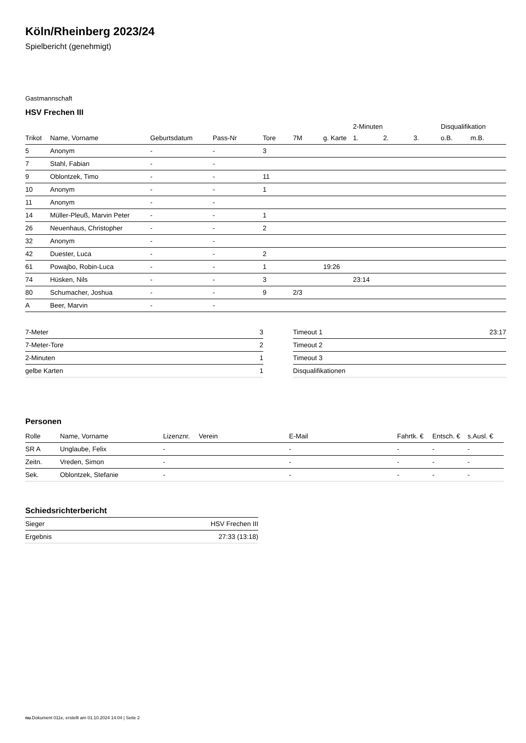Köln/Rheinberg 2023/24
Spielbericht (genehmigt)
Gastmannschaft
HSV Frechen III
| | | | | | | | 2-Minuten | | | Disqualifikation | |
| --- | --- | --- | --- | --- | --- | --- | --- | --- | --- | --- | --- |
| Trikot | Name, Vorname | Geburtsdatum | Pass-Nr | Tore | 7M | g. Karte | 1. | 2. | 3. | o.B. | m.B. |
| 5 | Anonym | - | - | 3 | | | | | | | |
| 7 | Stahl, Fabian | - | - | | | | | | | | |
| 9 | Oblontzek, Timo | - | - | 11 | | | | | | | |
| 10 | Anonym | - | - | 1 | | | | | | | |
| 11 | Anonym | - | - | | | | | | | | |
| 14 | Müller-Pleuß, Marvin Peter | - | - | 1 | | | | | | | |
| 26 | Neuenhaus, Christopher | - | - | 2 | | | | | | | |
| 32 | Anonym | - | - | | | | | | | | |
| 42 | Duester, Luca | - | - | 2 | | | | | | | |
| 61 | Powajbo, Robin-Luca | - | - | 1 | | 19:26 | | | | | |
| 74 | Hüsken, Nils | - | - | 3 | | | 23:14 | | | | |
| 80 | Schumacher, Joshua | - | - | 9 | 2/3 | | | | | | |
| A | Beer, Marvin | - | - | | | | | | | | |
| 7-Meter | 3 |
| 7-Meter-Tore | 2 |
| 2-Minuten | 1 |
| gelbe Karten | 1 |
| Timeout 1 | 23:17 |
| Timeout 2 | |
| Timeout 3 | |
| Disqualifikationen | |
Personen
| Rolle | Name, Vorname | Lizenznr. | Verein | E-Mail | Fahrtk. € | Entsch. € | s.Ausl. € |
| --- | --- | --- | --- | --- | --- | --- | --- |
| SR A | Unglaube, Felix | - | | - | - | - | - |
| Zeitn. | Vreden, Simon | - | | - | - | - | - |
| Sek. | Oblontzek, Stefanie | - | | - | - | - | - |
Schiedsrichterbericht
| Sieger | HSV Frechen III |
| Ergebnis | 27:33 (13:18) |
nu.Dokument 011e, erstellt am 01.10.2024 14:04 | Seite 2